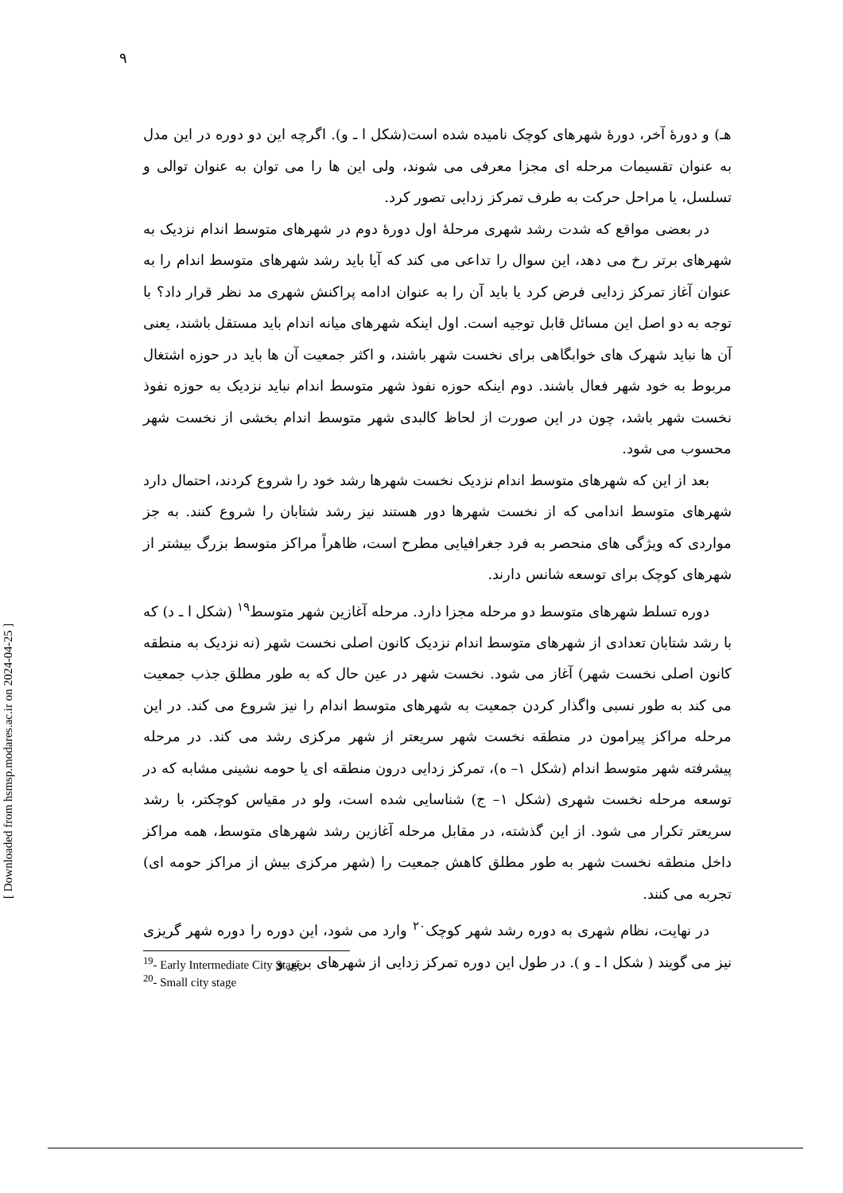۹
هـ) و دورهٔ آخر، دورهٔ شهرهای کوچک نامیده شده است(شکل ا ـ و). اگرچه این دو دوره در این مدل به عنوان تقسیمات مرحله ای مجزا معرفی می شوند، ولی این ها را می توان به عنوان توالی و تسلسل، یا مراحل حرکت به طرف تمرکز زدایی تصور کرد.
در بعضی مواقع که شدت رشد شهری مرحلهٔ اول دورهٔ دوم در شهرهای متوسط اندام نزدیک به شهرهای برتر رخ می دهد، این سوال را تداعی می کند که آیا باید رشد شهرهای متوسط اندام را به عنوان آغاز تمرکز زدایی فرض کرد یا باید آن را به عنوان ادامه پراکنش شهری مد نظر قرار داد؟ با توجه به دو اصل این مسائل قابل توجیه است. اول اینکه شهرهای میانه اندام باید مستقل باشند، یعنی آن ها نباید شهرک های خوابگاهی برای نخست شهر باشند، و اکثر جمعیت آن ها باید در حوزه اشتغال مربوط به خود شهر فعال باشند. دوم اینکه حوزه نفوذ شهر متوسط اندام نباید نزدیک به حوزه نفوذ نخست شهر باشد، چون در این صورت از لحاظ کالبدی شهر متوسط اندام بخشی از نخست شهر محسوب می شود.
بعد از این که شهرهای متوسط اندام نزدیک نخست شهرها رشد خود را شروع کردند، احتمال دارد شهرهای متوسط اندامی که از نخست شهرها دور هستند نیز رشد شتابان را شروع کنند. به جز مواردی که ویژگی های منحصر به فرد جغرافیایی مطرح است، ظاهراً مراکز متوسط بزرگ بیشتر از شهرهای کوچک برای توسعه شانس دارند.
دوره تسلط شهرهای متوسط دو مرحله مجزا دارد. مرحله آغازین شهر متوسط<sup>۱۹</sup> (شکل ا ـ د) که با رشد شتابان تعدادی از شهرهای متوسط اندام نزدیک کانون اصلی نخست شهر (نه نزدیک به منطقه کانون اصلی نخست شهر) آغاز می شود. نخست شهر در عین حال که به طور مطلق جذب جمعیت می کند به طور نسبی واگذار کردن جمعیت به شهرهای متوسط اندام را نیز شروع می کند. در این مرحله مراکز پیرامون در منطقه نخست شهر سریعتر از شهر مرکزی رشد می کند. در مرحله پیشرفته شهر متوسط اندام (شکل ۱– ه)، تمرکز زدایی درون منطقه ای یا حومه نشینی مشابه که در توسعه مرحله نخست شهری (شکل ۱– ج) شناسایی شده است، ولو در مقیاس کوچکتر، با رشد سریعتر تکرار می شود. از این گذشته، در مقابل مرحله آغازین رشد شهرهای متوسط، همه مراکز داخل منطقه نخست شهر به طور مطلق کاهش جمعیت را (شهر مرکزی بیش از مراکز حومه ای) تجربه می کنند.
در نهایت، نظام شهری به دوره رشد شهر کوچک<sup>۲۰</sup> وارد می شود، این دوره را دوره شهر گریزی نیز می گویند ( شکل ا ـ و ). در طول این دوره تمرکز زدایی از شهرهای برتر و
<sup>19</sup>- Early Intermediate City Stage
<sup>20</sup>- Small city stage
[ Downloaded from hsmsp.modares.ac.ir on 2024-04-25 ]